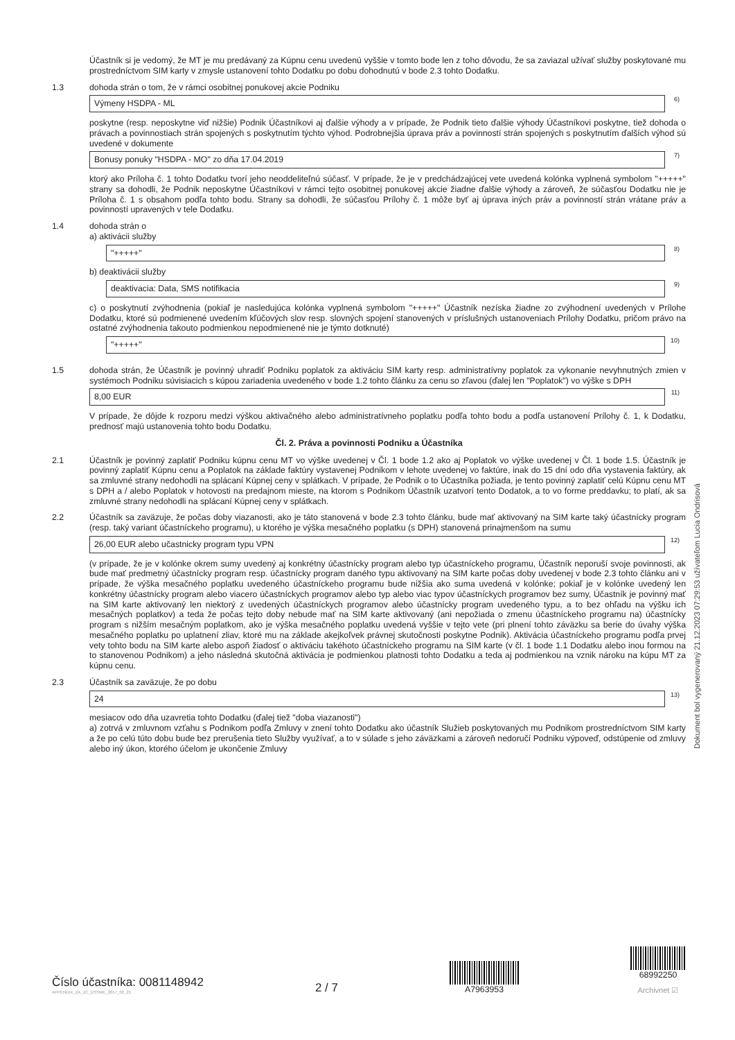Účastník si je vedomý, že MT je mu predávaný za Kúpnu cenu uvedenú vyššie v tomto bode len z toho dôvodu, že sa zaviazal užívať služby poskytované mu prostredníctvom SIM karty v zmysle ustanovení tohto Dodatku po dobu dohodnutú v bode 2.3 tohto Dodatku.
1.3 dohoda strán o tom, že v rámci osobitnej ponukovej akcie Podniku
Výmeny HSDPA - ML<sup>6)</sup>
poskytne (resp. neposkytne viď nižšie) Podnik Účastníkovi aj ďalšie výhody a v prípade, že Podnik tieto ďalšie výhody Účastníkovi poskytne, tiež dohoda o právach a povinnostiach strán spojených s poskytnutím týchto výhod. Podrobnejšia úprava práv a povinností strán spojených s poskytnutím ďalších výhod sú uvedené v dokumente
Bonusy ponuky "HSDPA - MO" zo dňa 17.04.2019<sup>7)</sup>
ktorý ako Príloha č. 1 tohto Dodatku tvorí jeho neoddeliteľnú súčasť. V prípade, že je v predchádzajúcej vete uvedená kolónka vyplnená symbolom "+++++" strany sa dohodli, že Podnik neposkytne Účastníkovi v rámci tejto osobitnej ponukovej akcie žiadne ďalšie výhody a zároveň, že súčasťou Dodatku nie je Príloha č. 1 s obsahom podľa tohto bodu. Strany sa dohodli, že súčasťou Prílohy č. 1 môže byť aj úprava iných práv a povinností strán vrátane práv a povinností upravených v tele Dodatku.
1.4 dohoda strán o
a) aktivácii služby
"+++++"<sup>8)</sup>
b) deaktivácii služby
deaktivacia: Data, SMS notifikacia<sup>9)</sup>
c) o poskytnutí zvýhodnenia (pokiaľ je nasledujúca kolónka vyplnená symbolom "+++++" Účastník nezíska žiadne zo zvýhodnení uvedených v Prílohe Dodatku, ktoré sú podmienené uvedením kľúčových slov resp. slovných spojení stanovených v príslušných ustanoveniach Prílohy Dodatku, pričom právo na ostatné zvýhodnenia takouto podmienkou nepodmienené nie je týmto dotknuté)
"+++++"<sup>10)</sup>
1.5 dohoda strán, že Účastník je povinný uhradiť Podniku poplatok za aktiváciu SIM karty resp. administratívny poplatok za vykonanie nevyhnutných zmien v systémoch Podniku súvisiacich s kúpou zariadenia uvedeného v bode 1.2 tohto článku za cenu so zľavou (ďalej len "Poplatok") vo výške s DPH
8,00 EUR<sup>11)</sup>
V prípade, že dôjde k rozporu medzi výškou aktivačného alebo administratívneho poplatku podľa tohto bodu a podľa ustanovení Prílohy č. 1, k Dodatku, prednosť majú ustanovenia tohto bodu Dodatku.
Čl. 2. Práva a povinnosti Podniku a Účastníka
2.1 Účastník je povinný zaplatiť Podniku kúpnu cenu MT vo výške uvedenej v Čl. 1 bode 1.2 ako aj Poplatok vo výške uvedenej v Čl. 1 bode 1.5. Účastník je povinný zaplatiť Kúpnu cenu a Poplatok na základe faktúry vystavenej Podnikom v lehote uvedenej vo faktúre, inak do 15 dní odo dňa vystavenia faktúry, ak sa zmluvné strany nedohodli na splácaní Kúpnej ceny v splátkach. V prípade, že Podnik o to Účastníka požiada, je tento povinný zaplatiť celú Kúpnu cenu MT s DPH a / alebo Poplatok v hotovosti na predajnom mieste, na ktorom s Podnikom Účastník uzatvorí tento Dodatok, a to vo forme preddavku; to platí, ak sa zmluvné strany nedohodli na splácaní Kúpnej ceny v splátkach.
2.2 Účastník sa zaväzuje, že počas doby viazanosti, ako je táto stanovená v bode 2.3 tohto článku, bude mať aktivovaný na SIM karte taký účastnícky program (resp. taký variant účastníckeho programu), u ktorého je výška mesačného poplatku (s DPH) stanovená prinajmenšom na sumu
26,00 EUR alebo učastnicky program typu VPN<sup>12)</sup>
(v prípade, že je v kolónke okrem sumy uvedený aj konkrétny účastnícky program alebo typ účastníckeho programu, Účastník neporuší svoje povinnosti, ak bude mať predmetný účastnícky program resp. účastnícky program daného typu aktivovaný na SIM karte počas doby uvedenej v bode 2.3 tohto článku ani v prípade, že výška mesačného poplatku uvedeného účastníckeho programu bude nižšia ako suma uvedená v kolónke; pokiaľ je v kolónke uvedený len konkrétny účastnícky program alebo viacero účastníckych programov alebo typ alebo viac typov účastníckych programov bez sumy, Účastník je povinný mať na SIM karte aktivovaný len niektorý z uvedených účastníckych programov alebo účastnícky program uvedeného typu, a to bez ohľadu na výšku ich mesačných poplatkov) a teda že počas tejto doby nebude mať na SIM karte aktivovaný (ani nepožiada o zmenu účastníckeho programu na) účastnícky program s nižším mesačným poplatkom, ako je výška mesačného poplatku uvedená vyššie v tejto vete (pri plnení tohto záväzku sa berie do úvahy výška mesačného poplatku po uplatnení zliav, ktoré mu na základe akejkoľvek právnej skutočnosti poskytne Podnik). Aktivácia účastníckeho programu podľa prvej vety tohto bodu na SIM karte alebo aspoň žiadosť o aktiváciu takéhoto účastníckeho programu na SIM karte (v čl. 1 bode 1.1 Dodatku alebo inou formou na to stanovenou Podnikom) a jeho následná skutočná aktivácia je podmienkou platnosti tohto Dodatku a teda aj podmienkou na vznik nároku na kúpu MT za kúpnu cenu.
2.3 Účastník sa zaväzuje, že po dobu
24<sup>13)</sup>
mesiacov odo dňa uzavretia tohto Dodatku (ďalej tiež "doba viazanosti")
a) zotrvá v zmluvnom vzťahu s Podnikom podľa Zmluvy v znení tohto Dodatku ako účastník Služieb poskytovaných mu Podnikom prostredníctvom SIM karty a že po celú túto dobu bude bez prerušenia tieto Služby využívať, a to v súlade s jeho záväzkami a zároveň nedoručí Podniku výpoveď, odstúpenie od zmluvy alebo iný úkon, ktorého účelom je ukončenie Zmluvy
Dokument bol vygenerovaný 21.12.2023 07:29:53 užívateľom Lucia Ondrisová
Číslo účastníka: 0081148942
APPENDIX_ZA_ZC_DSSME_2017_02_21
2 / 7
A7963953
68992250
Archivnet ☑